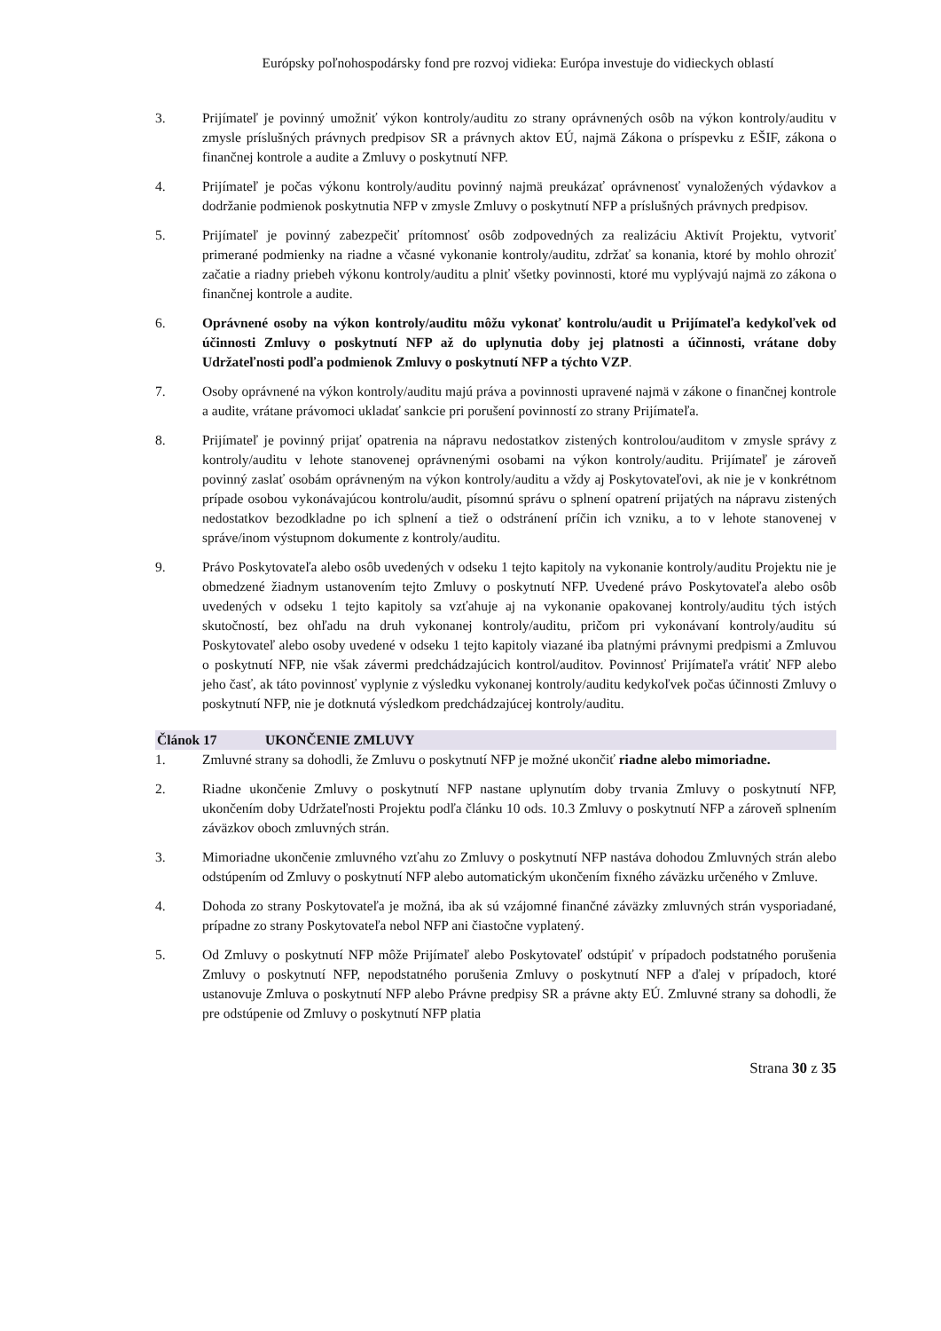Európsky poľnohospodársky fond pre rozvoj vidieka: Európa investuje do vidieckych oblastí
3. Prijímateľ je povinný umožniť výkon kontroly/auditu zo strany oprávnených osôb na výkon kontroly/auditu v zmysle príslušných právnych predpisov SR a právnych aktov EÚ, najmä Zákona o príspevku z EŠIF, zákona o finančnej kontrole a audite a Zmluvy o poskytnutí NFP.
4. Prijímateľ je počas výkonu kontroly/auditu povinný najmä preukázať oprávnenosť vynaložených výdavkov a dodržanie podmienok poskytnutia NFP v zmysle Zmluvy o poskytnutí NFP a príslušných právnych predpisov.
5. Prijímateľ je povinný zabezpečiť prítomnosť osôb zodpovedných za realizáciu Aktivít Projektu, vytvoriť primerané podmienky na riadne a včasné vykonanie kontroly/auditu, zdržať sa konania, ktoré by mohlo ohroziť začatie a riadny priebeh výkonu kontroly/auditu a plniť všetky povinnosti, ktoré mu vyplývajú najmä zo zákona o finančnej kontrole a audite.
6. Oprávnené osoby na výkon kontroly/auditu môžu vykonať kontrolu/audit u Prijímateľa kedykoľvek od účinnosti Zmluvy o poskytnutí NFP až do uplynutia doby jej platnosti a účinnosti, vrátane doby Udržateľnosti podľa podmienok Zmluvy o poskytnutí NFP a týchto VZP.
7. Osoby oprávnené na výkon kontroly/auditu majú práva a povinnosti upravené najmä v zákone o finančnej kontrole a audite, vrátane právomoci ukladať sankcie pri porušení povinností zo strany Prijímateľa.
8. Prijímateľ je povinný prijať opatrenia na nápravu nedostatkov zistených kontrolou/auditom v zmysle správy z kontroly/auditu v lehote stanovenej oprávnenými osobami na výkon kontroly/auditu. Prijímateľ je zároveň povinný zaslať osobám oprávneným na výkon kontroly/auditu a vždy aj Poskytovateľovi, ak nie je v konkrétnom prípade osobou vykonávajúcou kontrolu/audit, písomnú správu o splnení opatrení prijatých na nápravu zistených nedostatkov bezodkladne po ich splnení a tiež o odstránení príčin ich vzniku, a to v lehote stanovenej v správe/inom výstupnom dokumente z kontroly/auditu.
9. Právo Poskytovateľa alebo osôb uvedených v odseku 1 tejto kapitoly na vykonanie kontroly/auditu Projektu nie je obmedzené žiadnym ustanovením tejto Zmluvy o poskytnutí NFP. Uvedené právo Poskytovateľa alebo osôb uvedených v odseku 1 tejto kapitoly sa vzťahuje aj na vykonanie opakovanej kontroly/auditu tých istých skutočností, bez ohľadu na druh vykonanej kontroly/auditu, pričom pri vykonávaní kontroly/auditu sú Poskytovateľ alebo osoby uvedené v odseku 1 tejto kapitoly viazané iba platnými právnymi predpismi a Zmluvou o poskytnutí NFP, nie však závermi predchádzajúcich kontrol/auditov. Povinnosť Prijímateľa vrátiť NFP alebo jeho časť, ak táto povinnosť vyplynie z výsledku vykonanej kontroly/auditu kedykoľvek počas účinnosti Zmluvy o poskytnutí NFP, nie je dotknutá výsledkom predchádzajúcej kontroly/auditu.
Článok 17 UKONČENIE ZMLUVY
1. Zmluvné strany sa dohodli, že Zmluvu o poskytnutí NFP je možné ukončiť riadne alebo mimoriadne.
2. Riadne ukončenie Zmluvy o poskytnutí NFP nastane uplynutím doby trvania Zmluvy o poskytnutí NFP, ukončením doby Udržateľnosti Projektu podľa článku 10 ods. 10.3 Zmluvy o poskytnutí NFP a zároveň splnením záväzkov oboch zmluvných strán.
3. Mimoriadne ukončenie zmluvného vzťahu zo Zmluvy o poskytnutí NFP nastáva dohodou Zmluvných strán alebo odstúpením od Zmluvy o poskytnutí NFP alebo automatickým ukončením fixného záväzku určeného v Zmluve.
4. Dohoda zo strany Poskytovateľa je možná, iba ak sú vzájomné finančné záväzky zmluvných strán vysporiadané, prípadne zo strany Poskytovateľa nebol NFP ani čiastočne vyplatený.
5. Od Zmluvy o poskytnutí NFP môže Prijímateľ alebo Poskytovateľ odstúpiť v prípadoch podstatného porušenia Zmluvy o poskytnutí NFP, nepodstatného porušenia Zmluvy o poskytnutí NFP a ďalej v prípadoch, ktoré ustanovuje Zmluva o poskytnutí NFP alebo Právne predpisy SR a právne akty EÚ. Zmluvné strany sa dohodli, že pre odstúpenie od Zmluvy o poskytnutí NFP platia
Strana 30 z 35